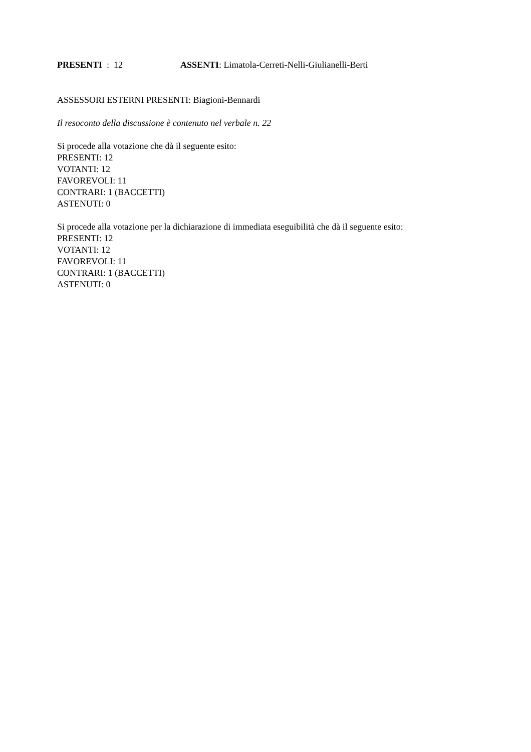PRESENTI : 12 ASSENTI: Limatola-Cerreti-Nelli-Giulianelli-Berti
ASSESSORI ESTERNI PRESENTI: Biagioni-Bennardi
Il resoconto della discussione è contenuto nel verbale n. 22
Si procede alla votazione che dà il seguente esito:
PRESENTI: 12
VOTANTI: 12
FAVOREVOLI: 11
CONTRARI: 1 (BACCETTI)
ASTENUTI: 0
Si procede alla votazione per la dichiarazione di immediata eseguibilità che dà il seguente esito:
PRESENTI: 12
VOTANTI: 12
FAVOREVOLI: 11
CONTRARI: 1 (BACCETTI)
ASTENUTI: 0